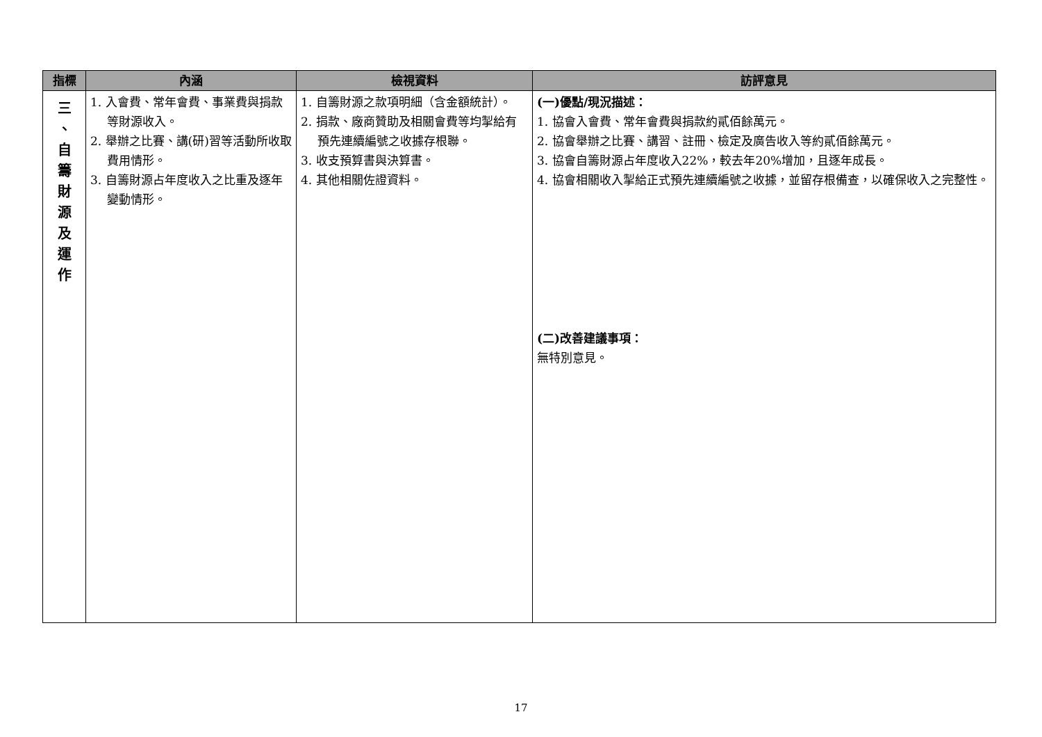| 指標 | 內涵 | 檢視資料 | 訪評意見 |
| --- | --- | --- | --- |
| 三 、 自 籌 財 源 及 運 作 | 1. 入會費、常年會費、事業費與捐款等財源收入。 2. 舉辦之比賽、講(研)習等活動所收取費用情形。 3. 自籌財源占年度收入之比重及逐年變動情形。 | 1. 自籌財源之款項明細（含金額統計）。 2. 捐款、廠商贊助及相關會費等均掣給有預先連續編號之收據存根聯。 3. 收支預算書與決算書。 4. 其他相關佐證資料。 | (一)優點/現況描述： 1. 協會入會費、常年會費與捐款約貳佰餘萬元。 2. 協會舉辦之比賽、講習、註冊、檢定及廣告收入等約貳佰餘萬元。 3. 協會自籌財源占年度收入22%，較去年20%增加，且逐年成長。 4. 協會相關收入掣給正式預先連續編號之收據，並留存根備查，以確保收入之完整性。 (二)改善建議事項： 無特別意見。 |
17